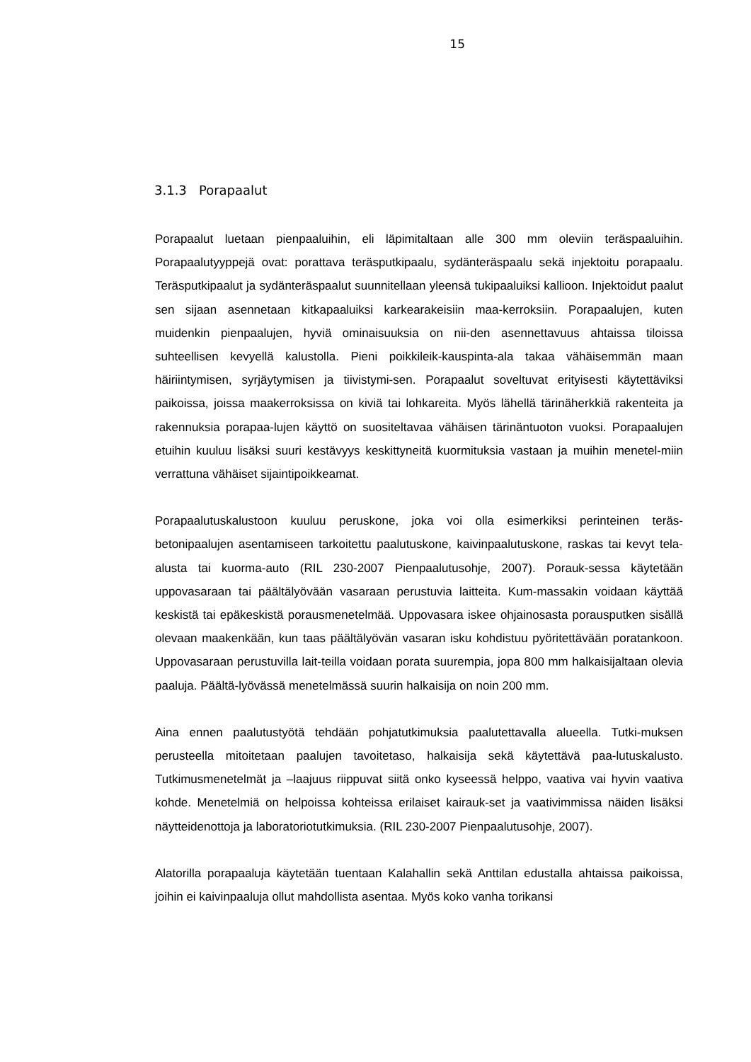15
3.1.3 Porapaalut
Porapaalut luetaan pienpaaluihin, eli läpimitaltaan alle 300 mm oleviin teräspaaluihin. Porapaalutyyppejä ovat: porattava teräsputkipaalu, sydänteräspaalu sekä injektoitu porapaalu. Teräsputkipaalut ja sydänteräspaalut suunnitellaan yleensä tukipaaluiksi kallioon. Injektoidut paalut sen sijaan asennetaan kitkapaaluiksi karkearakeisiin maa-kerroksiin. Porapaalujen, kuten muidenkin pienpaalujen, hyviä ominaisuuksia on nii-den asennettavuus ahtaissa tiloissa suhteellisen kevyellä kalustolla. Pieni poikkileik-kauspinta-ala takaa vähäisemmän maan häiriintymisen, syrjäytymisen ja tiivistymi-sen. Porapaalut soveltuvat erityisesti käytettäviksi paikoissa, joissa maakerroksissa on kiviä tai lohkareita. Myös lähellä tärinäherkkiä rakenteita ja rakennuksia porapaa-lujen käyttö on suositeltavaa vähäisen tärinäntuoton vuoksi. Porapaalujen etuihin kuuluu lisäksi suuri kestävyys keskittyneitä kuormituksia vastaan ja muihin menetel-miin verrattuna vähäiset sijaintipoikkeamat.
Porapaalutuskalustoon kuuluu peruskone, joka voi olla esimerkiksi perinteinen teräs-betonipaalujen asentamiseen tarkoitettu paalutuskone, kaivinpaalutuskone, raskas tai kevyt tela-alusta tai kuorma-auto (RIL 230-2007 Pienpaalutusohje, 2007). Porauk-sessa käytetään uppovasaraan tai päältälyövään vasaraan perustuvia laitteita. Kum-massakin voidaan käyttää keskistä tai epäkeskistä porausmenetelmää. Uppovasara iskee ohjainosasta porausputken sisällä olevaan maakenkään, kun taas päältälyövän vasaran isku kohdistuu pyöritettävään poratankoon. Uppovasaraan perustuvilla lait-teilla voidaan porata suurempia, jopa 800 mm halkaisijaltaan olevia paaluja. Päältä-lyövässä menetelmässä suurin halkaisija on noin 200 mm.
Aina ennen paalutustyötä tehdään pohjatutkimuksia paalutettavalla alueella. Tutki-muksen perusteella mitoitetaan paalujen tavoitetaso, halkaisija sekä käytettävä paa-lutuskalusto. Tutkimusmenetelmät ja –laajuus riippuvat siitä onko kyseessä helppo, vaativa vai hyvin vaativa kohde. Menetelmiä on helpoissa kohteissa erilaiset kairauk-set ja vaativimmissa näiden lisäksi näytteidenottoja ja laboratoriotutkimuksia. (RIL 230-2007 Pienpaalutusohje, 2007).
Alatorilla porapaaluja käytetään tuentaan Kalahallin sekä Anttilan edustalla ahtaissa paikoissa, joihin ei kaivinpaaluja ollut mahdollista asentaa. Myös koko vanha torikansi